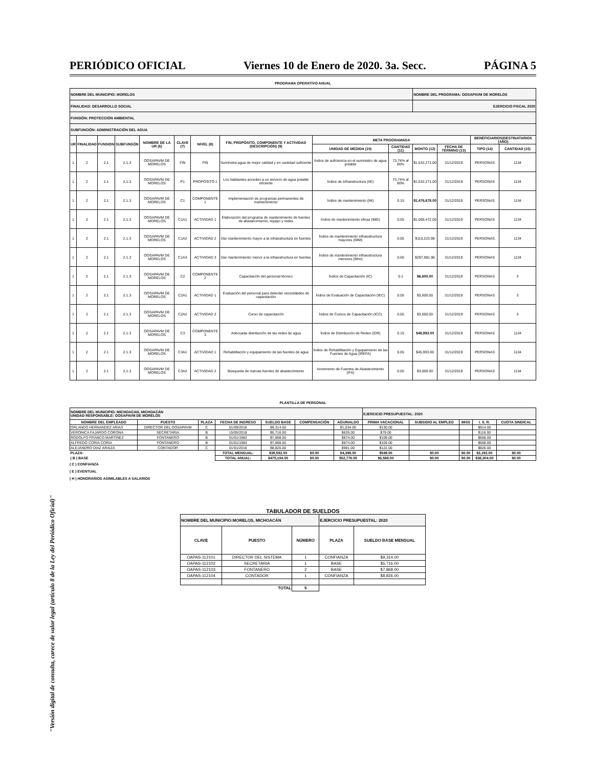"Versión digital de consulta, carece de valor legal (artículo 8 de la Ley del Periódico Oficial)"
PERIÓDICO OFICIAL Viernes 10 de Enero de 2020. 3a. Secc. PÁGINA 5
PROGRAMA OPERATIVO ANUAL
| NOMBRE DEL MUNICIPIO: MORELOS | | | | | | | | | | NOMBRE DEL PROGRAMA: OOSAPAVM DE MORELOS | | | |
| FINALIDAD: DESARROLLO SOCIAL | | | | | | | | | | EJERCICIO FISCAL 2020 | | | |
| FUNSIÓN: PROTECCIÓN AMBIENTAL | | | | | | | | | | | | | |
| SUBFUNCIÓN: ADMINISTRACIÓN DEL AGUA | | | | | | | | | | | | | |
| UR | FINALIDAD | FUNSION | SUBFUNSÓN | NOMBRE DE LA UR (6) | CLAVE (7) | NIVEL (8) | FIN, PROPÓSITO, COMPONENTE Y ACTIVIDAD (DESCRIPCIÓN) (9) | META PROGRAMADA | | | | BENEFICIARIOS/DESTINATARIOS (AÑO) | |
| | | | | | | | | UNIDAD DE MEDIDA (10) | CANTIDAD (11) | MONTO (12) | FECHA DE TÉRMINO (13) | TIPO (14) | CANTIDAD (15) |
| 1 | 2 | 2.1 | 2.1.3 | OOSAPAVM DE MORELOS | FIN | FIN | Suminstra agua de mejor calidad y en cantidad suficiente | Índice de suficiencia en el suministro de agua potable | 73.74% al 80% | $1,532,271.00 | 31/12/2019 | PERSONAS | 1134 |
| 1 | 2 | 2.1 | 2.1.3 | OOSAPAVM DE MORELOS | P1 | PROPÓSITO 1 | Los habitantes acceden a un servicio de agua potable eficiente | Índice de Infraestructura (IIE) | 73.74% al 80% | $1,532,271.00 | 31/12/2019 | PERSONAS | 1134 |
| 1 | 2 | 2.1 | 2.1.3 | OOSAPAVM DE MORELOS | C1 | COMPONENTE 1 | Implementación de programas permanentes de mantenimiento | Índice de mantenimiento (IM) | 0.15 | $1,476,678.00 | 31/12/2019 | PERSONAS | 1134 |
| 1 | 2 | 2.1 | 2.1.3 | OOSAPAVM DE MORELOS | C1A1 | ACTIVIDAD 1 | Elaboración del programa de mantenimiento de fuentes de abastecimiento, equipo y redes | Índice de mantenimiento eficaz (IME) | 0.05 | $1,068,472.05 | 31/12/2019 | PERSONAS | 1134 |
| 1 | 2 | 2.1 | 2.1.3 | OOSAPAVM DE MORELOS | C1A2 | ACTIVIDAD 2 | Dar mantenimiento mayor a la infraestructura en fuentes | Índice de mantenimiento infraestructura mayores (IMM) | 0.05 | $110,223.99 | 31/12/2019 | PERSONAS | 1134 |
| 1 | 2 | 2.1 | 2.1.3 | OOSAPAVM DE MORELOS | C1A3 | ACTIVIDAD 3 | Dar mantenimiento menor a la infraestructura en fuentes | Índice de mantenimiento infraestructura menores (IMm) | 0.05 | $297,981.96 | 31/12/2019 | PERSONAS | 1134 |
| 1 | 2 | 2.1 | 2.1.3 | OOSAPAVM DE MORELOS | C2 | COMPONENTE 2 | Capacitación del personal técnico | Índice de Capacitación (IC) | 0.1 | $6,600.00 | 31/12/2019 | PERSONAS | 3 |
| 1 | 2 | 2.1 | 2.1.3 | OOSAPAVM DE MORELOS | C2A1 | ACTIVIDAD 1 | Evaluación del personal para detectar necesidades de capacitación | Índice de Evaluación de Capacitación (IEC) | 0.05 | $3,600.00 | 31/12/2019 | PERSONAS | 3 |
| 1 | 2 | 2.1 | 2.1.3 | OOSAPAVM DE MORELOS | C2A2 | ACTIVIDAD 2 | Curso de capacitación | Índice de Cursos de Capacitación (ICC) | 0.05 | $3,000.00 | 31/12/2019 | PERSONAS | 3 |
| 1 | 2 | 2.1 | 2.1.3 | OOSAPAVM DE MORELOS | C3 | COMPONENTE 3 | Adecuada distribución de las redes de agua | Índice de Distribución de Redes (IDR) | 0.15 | $48,993.00 | 31/12/2019 | PERSONAS | 1134 |
| 1 | 2 | 2.1 | 2.1.3 | OOSAPAVM DE MORELOS | C3A1 | ACTIVIDAD 1 | Rehabilitación y equipamiento de las fuentes de agua | Índice de Rehabilitación y Equipamiento de las Fuentes de Agua (IREFA) | 0.05 | $45,993.00 | 31/12/2019 | PERSONAS | 1134 |
| 1 | 2 | 2.1 | 2.1.3 | OOSAPAVM DE MORELOS | C3A2 | ACTIVIDAD 2 | Búsqueda de nuevas fuentes de abastecimiento | Incremento de Fuentes de Abastecimiento (IFA) | 0.05 | $3,000.00 | 31/12/2019 | PERSONAS | 1134 |
PLANTILLA DE PERSONAL
| NOMBRE DEL MUNICIPIO: MICHOACAN, MICHOACÁN UNIDAD RESPONSABLE: OOSAPAVM DE MORELOS | | | | | | | EJERCICIO PRESUPUESTAL: 2020 | | | | |
| NOMBRE DEL EMPLEADO | PUESTO | PLAZA | FECHA DE INGRESO | SUELDO BASE | COMPENSACIÓN | AGUINALDO | PRIMA VACACIONAL | SUBSIDIO AL EMPLEO | IMSS | I. S. R. | CUOTA SINDICAL |
| ORLANDO HERNANDEZ ARIAS | DIRECTOR DEL OOSAPAVM | C | 01/09/2018 | $9,314.00 | | $1,034.00 | $130.00 | | | $914.00 | |
| VERONICA FAJARDO CORONA | SECRETARIA | B | 15/05/2018 | $5,716.00 | | $635.00 | $79.00 | | | $116.00 | |
| RODOLFO FRANCO MARTÍNEZ | FONTANERO | B | 01/01/1983 | $7,868.00 | | $874.00 | $109.00 | | | $668.00 | |
| ALFREDO CORIA CORIA | FONTANERO | B | 01/01/1983 | $7,868.00 | | $874.00 | $109.00 | | | $668.00 | |
| ALEJANDRO DIAZ ARAIZA | CONTADOR | C | 01/01/2016 | $8,826.00 | | $981.00 | $122.00 | | | $826.00 | |
| PLAZA: | | | TOTAL MENSUAL: | $39,592.00 | $0.00 | $4,398.00 | $549.00 | $0.00 | $0.00 | $3,192.00 | $0.00 |
| ( B ) BASE | | | TOTAL ANUAL: | $475,104.00 | $0.00 | $52,776.00 | $6,588.00 | $0.00 | $0.00 | $38,304.00 | $0.00 |
( C ) CONFIANZA
( E ) EVENTUAL
( H ) HONORARIOS ASIMILABLES A SALARIOS
TABULADOR DE SUELDOS
| NOMBRE DEL MUNICIPIO:MORELOS, MICHOACÁN | | | EJERCICIO PRESUPUESTAL: 2020 | |
| CLAVE | PUESTO | NÚMERO | PLAZA | SUELDO BASE MENSUAL |
| OAPAS-112101 | DIRECTOR DEL SISTEMA | 1 | CONFIANZA | $9,314.00 |
| OAPAS-112102 | SECRETARIA | 1 | BASE | $5,716.00 |
| OAPAS-112103 | FONTANERO | 2 | BASE | $7,868.00 |
| OAPAS-112104 | CONTADOR | 1 | CONFIANZA | $8,826.00 |
| TOTAL | | 5 | | |